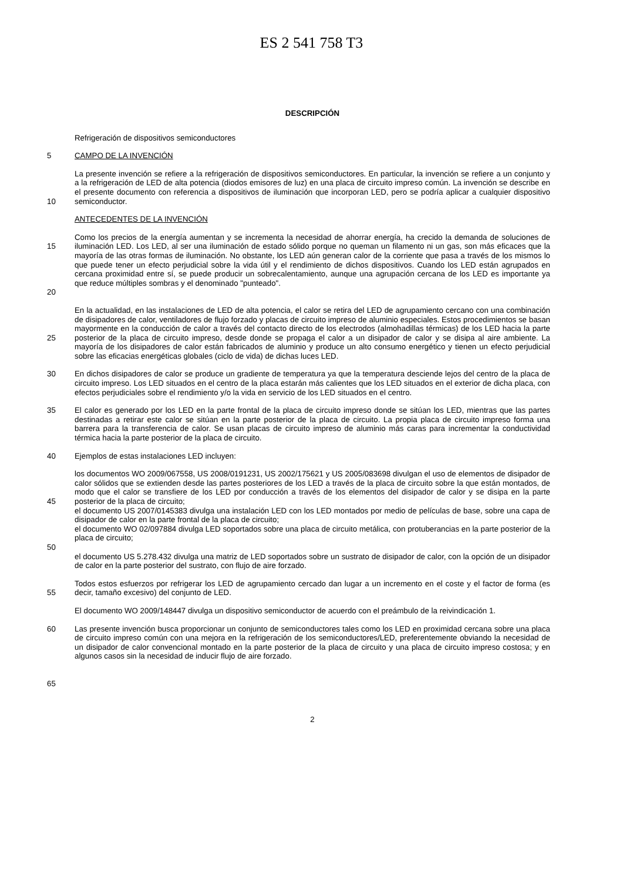ES 2 541 758 T3
DESCRIPCIÓN
Refrigeración de dispositivos semiconductores
5 CAMPO DE LA INVENCIÓN
10 La presente invención se refiere a la refrigeración de dispositivos semiconductores. En particular, la invención se refiere a un conjunto y a la refrigeración de LED de alta potencia (diodos emisores de luz) en una placa de circuito impreso común. La invención se describe en el presente documento con referencia a dispositivos de iluminación que incorporan LED, pero se podría aplicar a cualquier dispositivo semiconductor.
ANTECEDENTES DE LA INVENCIÓN
15
20
Como los precios de la energía aumentan y se incrementa la necesidad de ahorrar energía, ha crecido la demanda de soluciones de iluminación LED. Los LED, al ser una iluminación de estado sólido porque no queman un filamento ni un gas, son más eficaces que la mayoría de las otras formas de iluminación. No obstante, los LED aún generan calor de la corriente que pasa a través de los mismos lo que puede tener un efecto perjudicial sobre la vida útil y el rendimiento de dichos dispositivos. Cuando los LED están agrupados en cercana proximidad entre sí, se puede producir un sobrecalentamiento, aunque una agrupación cercana de los LED es importante ya que reduce múltiples sombras y el denominado "punteado".
25 En la actualidad, en las instalaciones de LED de alta potencia, el calor se retira del LED de agrupamiento cercano con una combinación de disipadores de calor, ventiladores de flujo forzado y placas de circuito impreso de aluminio especiales. Estos procedimientos se basan mayormente en la conducción de calor a través del contacto directo de los electrodos (almohadillas térmicas) de los LED hacia la parte posterior de la placa de circuito impreso, desde donde se propaga el calor a un disipador de calor y se disipa al aire ambiente. La mayoría de los disipadores de calor están fabricados de aluminio y produce un alto consumo energético y tienen un efecto perjudicial sobre las eficacias energéticas globales (ciclo de vida) de dichas luces LED.
30 En dichos disipadores de calor se produce un gradiente de temperatura ya que la temperatura desciende lejos del centro de la placa de circuito impreso. Los LED situados en el centro de la placa estarán más calientes que los LED situados en el exterior de dicha placa, con efectos perjudiciales sobre el rendimiento y/o la vida en servicio de los LED situados en el centro.
35 El calor es generado por los LED en la parte frontal de la placa de circuito impreso donde se sitúan los LED, mientras que las partes destinadas a retirar este calor se sitúan en la parte posterior de la placa de circuito. La propia placa de circuito impreso forma una barrera para la transferencia de calor. Se usan placas de circuito impreso de aluminio más caras para incrementar la conductividad térmica hacia la parte posterior de la placa de circuito.
40 Ejemplos de estas instalaciones LED incluyen:
45
50
los documentos WO 2009/067558, US 2008/0191231, US 2002/175621 y US 2005/083698 divulgan el uso de elementos de disipador de calor sólidos que se extienden desde las partes posteriores de los LED a través de la placa de circuito sobre la que están montados, de modo que el calor se transfiere de los LED por conducción a través de los elementos del disipador de calor y se disipa en la parte posterior de la placa de circuito;
el documento US 2007/0145383 divulga una instalación LED con los LED montados por medio de películas de base, sobre una capa de disipador de calor en la parte frontal de la placa de circuito;
el documento WO 02/097884 divulga LED soportados sobre una placa de circuito metálica, con protuberancias en la parte posterior de la placa de circuito;
el documento US 5.278.432 divulga una matriz de LED soportados sobre un sustrato de disipador de calor, con la opción de un disipador de calor en la parte posterior del sustrato, con flujo de aire forzado.
55 Todos estos esfuerzos por refrigerar los LED de agrupamiento cercado dan lugar a un incremento en el coste y el factor de forma (es decir, tamaño excesivo) del conjunto de LED.
El documento WO 2009/148447 divulga un dispositivo semiconductor de acuerdo con el preámbulo de la reivindicación 1.
60
65
Las presente invención busca proporcionar un conjunto de semiconductores tales como los LED en proximidad cercana sobre una placa de circuito impreso común con una mejora en la refrigeración de los semiconductores/LED, preferentemente obviando la necesidad de un disipador de calor convencional montado en la parte posterior de la placa de circuito y una placa de circuito impreso costosa; y en algunos casos sin la necesidad de inducir flujo de aire forzado.
2